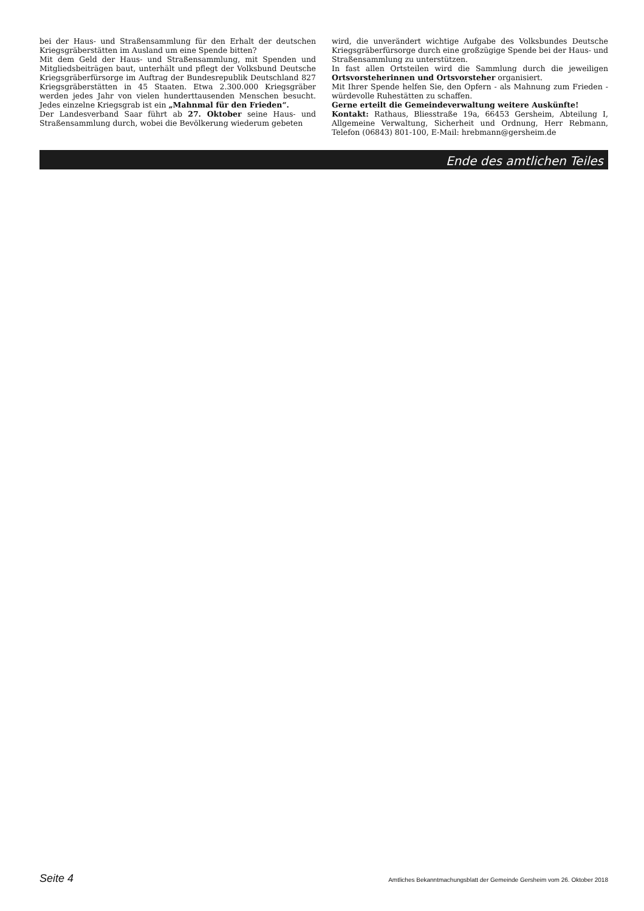bei der Haus- und Straßensammlung für den Erhalt der deutschen Kriegsgräberstätten im Ausland um eine Spende bitten?
Mit dem Geld der Haus- und Straßensammlung, mit Spenden und Mitgliedsbeiträgen baut, unterhält und pflegt der Volksbund Deutsche Kriegsgräberfürsorge im Auftrag der Bundesrepublik Deutschland 827 Kriegsgräberstätten in 45 Staaten. Etwa 2.300.000 Kriegsgräber werden jedes Jahr von vielen hunderttausenden Menschen besucht. Jedes einzelne Kriegsgrab ist ein „Mahnmal für den Frieden“.
Der Landesverband Saar führt ab 27. Oktober seine Haus- und Straßensammlung durch, wobei die Bevölkerung wiederum gebeten
wird, die unverändert wichtige Aufgabe des Volksbundes Deutsche Kriegsgräberfürsorge durch eine großzügige Spende bei der Haus- und Straßensammlung zu unterstützen.
In fast allen Ortsteilen wird die Sammlung durch die jeweiligen Ortsvorsteherinnen und Ortsvorsteher organisiert.
Mit Ihrer Spende helfen Sie, den Opfern - als Mahnung zum Frieden - würdevolle Ruhestätten zu schaffen.
Gerne erteilt die Gemeindeverwaltung weitere Auskünfte!
Kontakt: Rathaus, Bliesstraße 19a, 66453 Gersheim, Abteilung I, Allgemeine Verwaltung, Sicherheit und Ordnung, Herr Rebmann, Telefon (06843) 801-100, E-Mail: hrebmann@gersheim.de
Ende des amtlichen Teiles
Seite 4 Amtliches Bekanntmachungsblatt der Gemeinde Gersheim vom 26. Oktober 2018